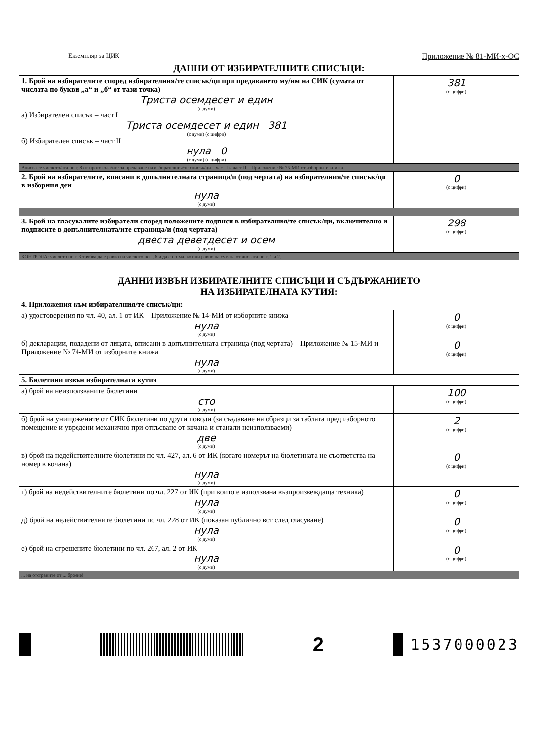Екземпляр за ЦИК Приложение № 81-МИ-х-ОС
ДАННИ ОТ ИЗБИРАТЕЛНИТЕ СПИСЪЦИ:
| 1. Брой на избирателите според избирателния/те списък/ци при предаването му/им на СИК (сумата от числата по букви „а“ и „б“ от тази точка) Триста осемдесет и един (с думи) а) Избирателен списък – част I Триста осемдесет и един 381 (с думи) (с цифри) б) Избирателен списък – част II нула 0 (с думи) (с цифри) | 381 (с цифри) |
| Вписва се числото/ата по т. 8 от протокола/ите за предаване на избирателния/те списък/ци – част I и част II – Приложение № 75-МИ от изборните книжа | |
| 2. Брой на избирателите, вписани в допълнителната страница/и (под чертата) на избирателния/те списък/ци в изборния ден нула (с думи) | 0 (с цифри) |
| 3. Брой на гласувалите избиратели според положените подписи в избирателния/те списък/ци, включително и подписите в допълнителната/ите страница/и (под чертата) двеста деветдесет и осем (с думи) | 298 (с цифри) |
| КОНТРОЛА: числото по т. 3 трябва да е равно на числото по т. 6 и да е по-малко или равно на сумата от числата по т. 1 и 2. | |
ДАННИ ИЗВЪН ИЗБИРАТЕЛНИТЕ СПИСЪЦИ И СЪДЪРЖАНИЕТО
НА ИЗБИРАТЕЛНАТА КУТИЯ:
| 4. Приложения към избирателния/те списък/ци: | |
| а) удостоверения по чл. 40, ал. 1 от ИК – Приложение № 14-МИ от изборните книжа нула (с думи) | 0 (с цифри) |
| б) декларации, подадени от лицата, вписани в допълнителната страница (под чертата) – Приложение № 15-МИ и Приложение № 74-МИ от изборните книжа нула (с думи) | 0 (с цифри) |
| 5. Бюлетини извън избирателната кутия | |
| а) брой на неизползваните бюлетини сто (с думи) | 100 (с цифри) |
| б) брой на унищожените от СИК бюлетини по други поводи (за създаване на образци за таблата пред изборното помещение и увредени механично при откъсване от кочана и станали неизползваеми) две (с думи) | 2 (с цифри) |
| в) брой на недействителните бюлетини по чл. 427, ал. 6 от ИК (когато номерът на бюлетината не съответства на номер в кочана) нула (с думи) | 0 (с цифри) |
| г) брой на недействителните бюлетини по чл. 227 от ИК (при които е използвана възпроизвеждаща техника) нула (с думи) | 0 (с цифри) |
| д) брой на недействителните бюлетини по чл. 228 от ИК (показан публично вот след гласуване) нула (с думи) | 0 (с цифри) |
| е) брой на сгрешените бюлетини по чл. 267, ал. 2 от ИК нула (с думи) | 0 (с цифри) |
| ... на отстраните от ... броене! | |
2
1537000023